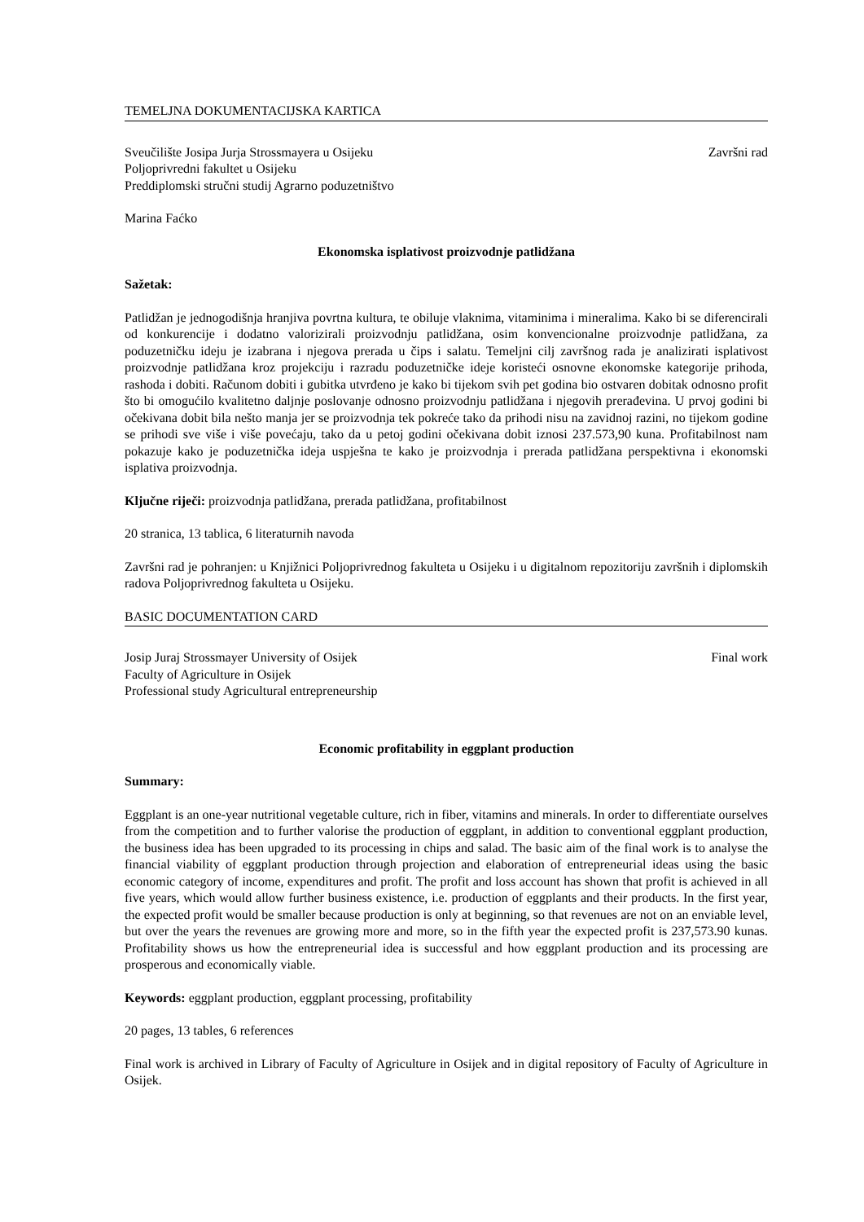TEMELJNA DOKUMENTACIJSKA KARTICA
Sveučilište Josipa Jurja Strossmayera u Osijeku Završni rad
Poljoprivredni fakultet u Osijeku
Preddiplomski stručni studij Agrarno poduzetništvo
Marina Faćko
Ekonomska isplativost proizvodnje patlidžana
Sažetak:
Patlidžan je jednogodišnja hranjiva povrtna kultura, te obiluje vlaknima, vitaminima i mineralima. Kako bi se diferencirali od konkurencije i dodatno valorizirali proizvodnju patlidžana, osim konvencionalne proizvodnje patlidžana, za poduzetničku ideju je izabrana i njegova prerada u čips i salatu. Temeljni cilj završnog rada je analizirati isplativost proizvodnje patlidžana kroz projekciju i razradu poduzetničke ideje koristeći osnovne ekonomske kategorije prihoda, rashoda i dobiti. Računom dobiti i gubitka utvrđeno je kako bi tijekom svih pet godina bio ostvaren dobitak odnosno profit što bi omogućilo kvalitetno daljnje poslovanje odnosno proizvodnju patlidžana i njegovih prerađevina. U prvoj godini bi očekivana dobit bila nešto manja jer se proizvodnja tek pokreće tako da prihodi nisu na zavidnoj razini, no tijekom godine se prihodi sve više i više povećaju, tako da u petoj godini očekivana dobit iznosi 237.573,90 kuna. Profitabilnost nam pokazuje kako je poduzetnička ideja uspješna te kako je proizvodnja i prerada patlidžana perspektivna i ekonomski isplativa proizvodnja.
Ključne riječi: proizvodnja patlidžana, prerada patlidžana, profitabilnost
20 stranica, 13 tablica, 6 literaturnih navoda
Završni rad je pohranjen: u Knjižnici Poljoprivrednog fakulteta u Osijeku i u digitalnom repozitoriju završnih i diplomskih radova Poljoprivrednog fakulteta u Osijeku.
BASIC DOCUMENTATION CARD
Josip Juraj Strossmayer University of Osijek Final work
Faculty of Agriculture in Osijek
Professional study Agricultural entrepreneurship
Economic profitability in eggplant production
Summary:
Eggplant is an one-year nutritional vegetable culture, rich in fiber, vitamins and minerals. In order to differentiate ourselves from the competition and to further valorise the production of eggplant, in addition to conventional eggplant production, the business idea has been upgraded to its processing in chips and salad. The basic aim of the final work is to analyse the financial viability of eggplant production through projection and elaboration of entrepreneurial ideas using the basic economic category of income, expenditures and profit. The profit and loss account has shown that profit is achieved in all five years, which would allow further business existence, i.e. production of eggplants and their products. In the first year, the expected profit would be smaller because production is only at beginning, so that revenues are not on an enviable level, but over the years the revenues are growing more and more, so in the fifth year the expected profit is 237,573.90 kunas. Profitability shows us how the entrepreneurial idea is successful and how eggplant production and its processing are prosperous and economically viable.
Keywords: eggplant production, eggplant processing, profitability
20 pages, 13 tables, 6 references
Final work is archived in Library of Faculty of Agriculture in Osijek and in digital repository of Faculty of Agriculture in Osijek.